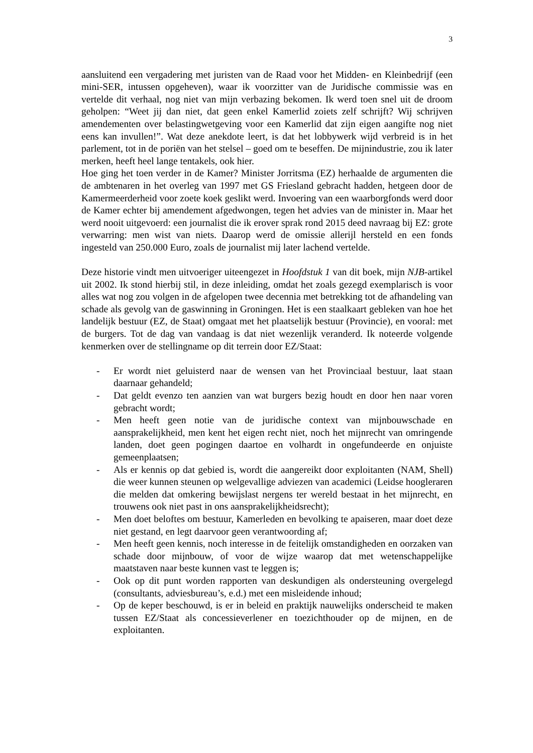3
aansluitend een vergadering met juristen van de Raad voor het Midden- en Kleinbedrijf (een mini-SER, intussen opgeheven), waar ik voorzitter van de Juridische commissie was en vertelde dit verhaal, nog niet van mijn verbazing bekomen. Ik werd toen snel uit de droom geholpen: “Weet jij dan niet, dat geen enkel Kamerlid zoiets zelf schrijft? Wij schrijven amendementen over belastingwetgeving voor een Kamerlid dat zijn eigen aangifte nog niet eens kan invullen!”. Wat deze anekdote leert, is dat het lobbywerk wijd verbreid is in het parlement, tot in de poriën van het stelsel – goed om te beseffen. De mijnindustrie, zou ik later merken, heeft heel lange tentakels, ook hier.
Hoe ging het toen verder in de Kamer? Minister Jorritsma (EZ) herhaalde de argumenten die de ambtenaren in het overleg van 1997 met GS Friesland gebracht hadden, hetgeen door de Kamermeerderheid voor zoete koek geslikt werd. Invoering van een waarborgfonds werd door de Kamer echter bij amendement afgedwongen, tegen het advies van de minister in. Maar het werd nooit uitgevoerd: een journalist die ik erover sprak rond 2015 deed navraag bij EZ: grote verwarring: men wist van niets. Daarop werd de omissie allerijl hersteld en een fonds ingesteld van 250.000 Euro, zoals de journalist mij later lachend vertelde.
Deze historie vindt men uitvoeriger uiteengezet in Hoofdstuk 1 van dit boek, mijn NJB-artikel uit 2002. Ik stond hierbij stil, in deze inleiding, omdat het zoals gezegd exemplarisch is voor alles wat nog zou volgen in de afgelopen twee decennia met betrekking tot de afhandeling van schade als gevolg van de gaswinning in Groningen. Het is een staalkaart gebleken van hoe het landelijk bestuur (EZ, de Staat) omgaat met het plaatselijk bestuur (Provincie), en vooral: met de burgers. Tot de dag van vandaag is dat niet wezenlijk veranderd. Ik noteerde volgende kenmerken over de stellingname op dit terrein door EZ/Staat:
- Er wordt niet geluisterd naar de wensen van het Provinciaal bestuur, laat staan daarnaar gehandeld;
- Dat geldt evenzo ten aanzien van wat burgers bezig houdt en door hen naar voren gebracht wordt;
- Men heeft geen notie van de juridische context van mijnbouwschade en aansprakelijkheid, men kent het eigen recht niet, noch het mijnrecht van omringende landen, doet geen pogingen daartoe en volhardt in ongefundeerde en onjuiste gemeenplaatsen;
- Als er kennis op dat gebied is, wordt die aangereikt door exploitanten (NAM, Shell) die weer kunnen steunen op welgevallige adviezen van academici (Leidse hoogleraren die melden dat omkering bewijslast nergens ter wereld bestaat in het mijnrecht, en trouwens ook niet past in ons aansprakelijkheidsrecht);
- Men doet beloftes om bestuur, Kamerleden en bevolking te apaiseren, maar doet deze niet gestand, en legt daarvoor geen verantwoording af;
- Men heeft geen kennis, noch interesse in de feitelijk omstandigheden en oorzaken van schade door mijnbouw, of voor de wijze waarop dat met wetenschappelijke maatstaven naar beste kunnen vast te leggen is;
- Ook op dit punt worden rapporten van deskundigen als ondersteuning overgelegd (consultants, adviesbureau’s, e.d.) met een misleidende inhoud;
- Op de keper beschouwd, is er in beleid en praktijk nauwelijks onderscheid te maken tussen EZ/Staat als concessieverlener en toezichthouder op de mijnen, en de exploitanten.